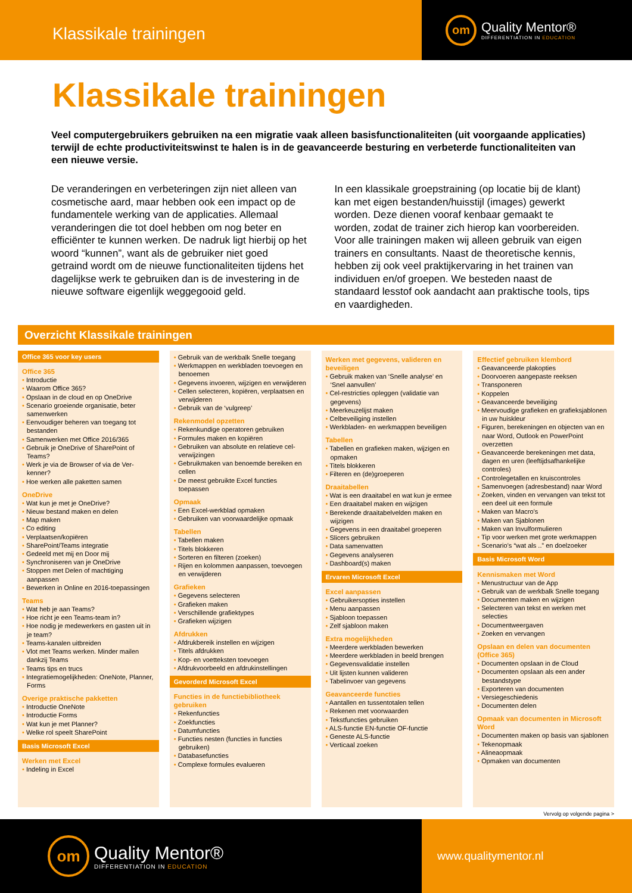Klassikale trainingen
om
Quality Mentor®
DIFFERENTIATION IN EDUCATION
Klassikale trainingen
Veel computergebruikers gebruiken na een migratie vaak alleen basisfunctionaliteiten (uit voorgaande applicaties) terwijl de echte productiviteitswinst te halen is in de geavanceerde besturing en verbeterde functionaliteiten van een nieuwe versie.
De veranderingen en verbeteringen zijn niet alleen van cosmetische aard, maar hebben ook een impact op de fundamentele werking van de applicaties. Allemaal veranderingen die tot doel hebben om nog beter en efficiënter te kunnen werken. De nadruk ligt hierbij op het woord “kunnen”, want als de gebruiker niet goed getraind wordt om de nieuwe functio­naliteiten tijdens het dagelijkse werk te gebruiken dan is de investering in de nieuwe software eigenlijk weggegooid geld.
In een klassikale groepstraining (op locatie bij de klant) kan met eigen bestanden/huisstijl (images) gewerkt worden. Deze dienen vooraf kenbaar gemaakt te worden, zodat de trainer zich hierop kan voorbereiden. Voor alle trainingen maken wij alleen gebruik van eigen trainers en consultants. Naast de theoretische kennis, hebben zij ook veel praktijkervaring in het trainen van individuen en/of groepen. We besteden naast de standaard lesstof ook aandacht aan praktische tools, tips en vaardigheden.
Overzicht Klassikale trainingen
Office 365 voor key users
Office 365
Introductie
Waarom Office 365?
Opslaan in de cloud en op OneDrive
Scenario groeiende organisatie, beter samenwerken
Eenvoudiger beheren van toegang tot bestanden
Samenwerken met Office 2016/365
Gebruik je OneDrive of SharePoint of Teams?
Werk je via de Browser of via de Ver­kenner?
Hoe werken alle paketten samen
OneDrive
Wat kun je met je OneDrive?
Nieuw bestand maken en delen
Map maken
Co editing
Verplaatsen/kopiëren
SharePoint/Teams integratie
Gedeeld met mij en Door mij
Synchroniseren van je OneDrive
Stoppen met Delen of machtiging aanpassen
Bewerken in Online en 2016-toepas­singen
Teams
Wat heb je aan Teams?
Hoe richt je een Teams-team in?
Hoe nodig je medewerkers en gasten uit in je team?
Teams-kanalen uitbreiden
Vlot met Teams werken. Minder mailen dankzij Teams
Teams tips en trucs
Integratiemogelijkheden: OneNote, Planner, Forms
Overige praktische pakketten
Introductie OneNote
Introductie Forms
Wat kun je met Planner?
Welke rol speelt SharePoint
Basis Microsoft Excel
Werken met Excel
Indeling in Excel
Gebruik van de werkbalk Snelle toegang
Werkmappen en werkbladen toevoegen en benoemen
Gegevens invoeren, wijzigen en verwijderen
Cellen selecteren, kopiëren, verplaatsen en verwijderen
Gebruik van de ‘vulgreep’
Rekenmodel opzetten
Rekenkundige operatoren gebruiken
Formules maken en kopiëren
Gebruiken van absolute en relatieve cel-verwijzingen
Gebruikmaken van benoemde bereiken en cellen
De meest gebruikte Excel functies toepassen
Opmaak
Een Excel-werkblad opmaken
Gebruiken van voorwaardelijke opmaak
Tabellen
Tabellen maken
Titels blokkeren
Sorteren en filteren (zoeken)
Rijen en kolommen aanpassen, toevoegen en verwijderen
Grafieken
Gegevens selecteren
Grafieken maken
Verschillende grafiektypes
Grafieken wijzigen
Afdrukken
Afdrukbereik instellen en wijzigen
Titels afdrukken
Kop- en voetteksten toevoegen
Afdrukvoorbeeld en afdruk­instellingen
Gevorderd Microsoft Excel
Functies in de functiebibliotheek gebruiken
Rekenfuncties
Zoekfuncties
Datumfuncties
Functies nesten (functies in functies gebruiken)
Databasefuncties
Complexe formules evalueren
Werken met gegevens, valideren en beveiligen
Gebruik maken van ‘Snelle analyse’ en ‘Snel aanvullen’
Cel-restricties opleggen (validatie van gegevens)
Meerkeuzelijst maken
Celbeveiliging instellen
Werkbladen- en werkmappen beveiligen
Tabellen
Tabellen en grafieken maken, wijzigen en opmaken
Titels blokkeren
Filteren en (de)groeperen
Draaitabellen
Wat is een draaitabel en wat kun je ermee
Een draaitabel maken en wijzigen
Berekende draaitabelvelden maken en wijzigen
Gegevens in een draaitabel groeperen
Slicers gebruiken
Data samenvatten
Gegevens analyseren
Dashboard(s) maken
Ervaren Microsoft Excel
Excel aanpassen
Gebruikersopties instellen
Menu aanpassen
Sjabloon toepassen
Zelf sjabloon maken
Extra mogelijkheden
Meerdere werkbladen bewerken
Meerdere werkbladen in beeld brengen
Gegevensvalidatie instellen
Uit lijsten kunnen valideren
Tabelinvoer van gegevens
Geavanceerde functies
Aantallen en tussentotalen tellen
Rekenen met voorwaarden
Tekstfuncties gebruiken
ALS-functie EN-functie OF-functie
Geneste ALS-functie
Verticaal zoeken
Effectief gebruiken klembord
Geavanceerde plakopties
Doorvoeren aangepaste reeksen
Transponeren
Koppelen
Geavanceerde beveiliging
Meervoudige grafieken en grafiek­sjablonen in uw huiskleur
Figuren, berekeningen en objecten van en naar Word, Outlook en PowerPoint overzetten
Geavanceerde berekeningen met data, dagen en uren (leeftijdsafhankelijke controles)
Controlegetallen en kruiscontroles
Samenvoegen (adresbestand) naar Word
Zoeken, vinden en vervangen van tekst tot een deel uit een formule
Maken van Macro’s
Maken van Sjablonen
Maken van Invulformulieren
Tip voor werken met grote werkmappen
Scenario’s “wat als ..” en doelzoeker
Basis Microsoft Word
Kennismaken met Word
Menustructuur van de App
Gebruik van de werkbalk Snelle toegang
Documenten maken en wijzigen
Selecteren van tekst en werken met selecties
Documentweergaven
Zoeken en vervangen
Opslaan en delen van documenten (Office 365)
Documenten opslaan in de Cloud
Documenten opslaan als een ander bestandstype
Exporteren van documenten
Versiegeschiedenis
Documenten delen
Opmaak van documenten in Microsoft Word
Documenten maken op basis van sjablonen
Tekenopmaak
Alineaopmaak
Opmaken van documenten
Vervolg op volgende pagina >
om
Quality Mentor®
DIFFERENTIATION IN EDUCATION
www.qualitymentor.nl